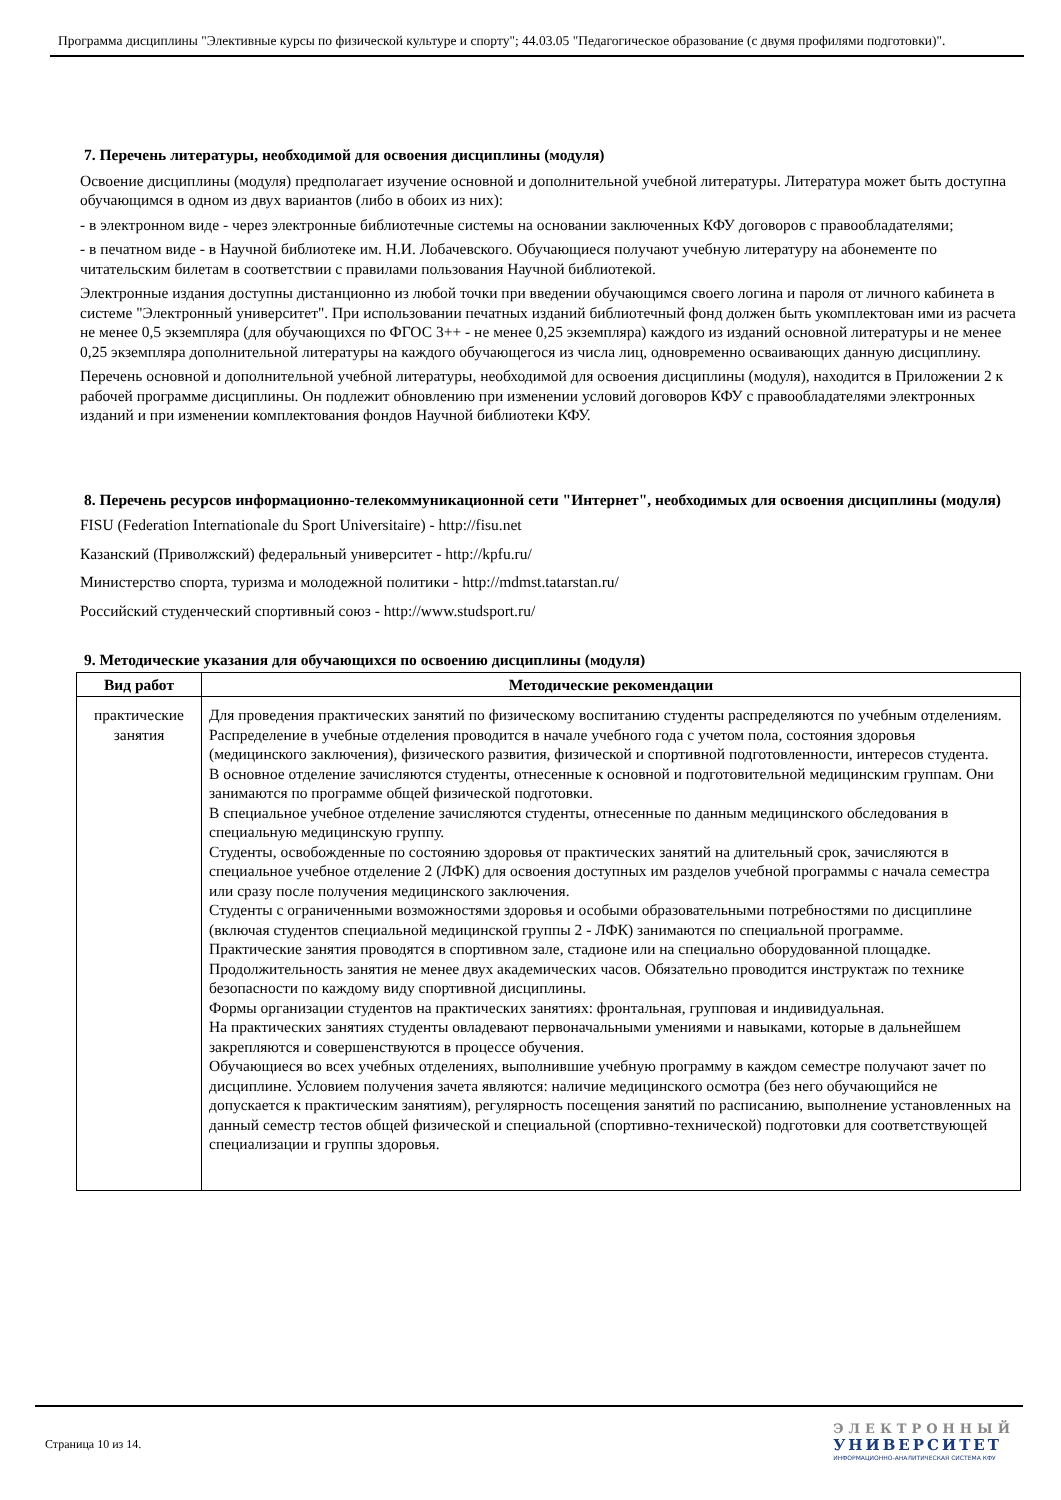Программа дисциплины "Элективные курсы по физической культуре и спорту"; 44.03.05 "Педагогическое образование (с двумя профилями подготовки)".
7. Перечень литературы, необходимой для освоения дисциплины (модуля)
Освоение дисциплины (модуля) предполагает изучение основной и дополнительной учебной литературы. Литература может быть доступна обучающимся в одном из двух вариантов (либо в обоих из них):
- в электронном виде - через электронные библиотечные системы на основании заключенных КФУ договоров с правообладателями;
- в печатном виде - в Научной библиотеке им. Н.И. Лобачевского. Обучающиеся получают учебную литературу на абонементе по читательским билетам в соответствии с правилами пользования Научной библиотекой.
Электронные издания доступны дистанционно из любой точки при введении обучающимся своего логина и пароля от личного кабинета в системе "Электронный университет". При использовании печатных изданий библиотечный фонд должен быть укомплектован ими из расчета не менее 0,5 экземпляра (для обучающихся по ФГОС 3++ - не менее 0,25 экземпляра) каждого из изданий основной литературы и не менее 0,25 экземпляра дополнительной литературы на каждого обучающегося из числа лиц, одновременно осваивающих данную дисциплину.
Перечень основной и дополнительной учебной литературы, необходимой для освоения дисциплины (модуля), находится в Приложении 2 к рабочей программе дисциплины. Он подлежит обновлению при изменении условий договоров КФУ с правообладателями электронных изданий и при изменении комплектования фондов Научной библиотеки КФУ.
8. Перечень ресурсов информационно-телекоммуникационной сети "Интернет", необходимых для освоения дисциплины (модуля)
FISU (Federation Internationale du Sport Universitaire) - http://fisu.net
Казанский (Приволжский) федеральный университет - http://kpfu.ru/
Министерство спорта, туризма и молодежной политики - http://mdmst.tatarstan.ru/
Российский студенческий спортивный союз - http://www.studsport.ru/
9. Методические указания для обучающихся по освоению дисциплины (модуля)
| Вид работ | Методические рекомендации |
| --- | --- |
| практические занятия | Для проведения практических занятий по физическому воспитанию студенты распределяются по учебным отделениям. Распределение в учебные отделения проводится в начале учебного года с учетом пола, состояния здоровья (медицинского заключения), физического развития, физической и спортивной подготовленности, интересов студента. В основное отделение зачисляются студенты, отнесенные к основной и подготовительной медицинским группам. Они занимаются по программе общей физической подготовки. В специальное учебное отделение зачисляются студенты, отнесенные по данным медицинского обследования в специальную медицинскую группу. Студенты, освобожденные по состоянию здоровья от практических занятий на длительный срок, зачисляются в специальное учебное отделение 2 (ЛФК) для освоения доступных им разделов учебной программы с начала семестра или сразу после получения медицинского заключения. Студенты с ограниченными возможностями здоровья и особыми образовательными потребностями по дисциплине (включая студентов специальной медицинской группы 2 - ЛФК) занимаются по специальной программе. Практические занятия проводятся в спортивном зале, стадионе или на специально оборудованной площадке. Продолжительность занятия не менее двух академических часов. Обязательно проводится инструктаж по технике безопасности по каждому виду спортивной дисциплины. Формы организации студентов на практических занятиях: фронтальная, групповая и индивидуальная. На практических занятиях студенты овладевают первоначальными умениями и навыками, которые в дальнейшем закрепляются и совершенствуются в процессе обучения. Обучающиеся во всех учебных отделениях, выполнившие учебную программу в каждом семестре получают зачет по дисциплине. Условием получения зачета являются: наличие медицинского осмотра (без него обучающийся не допускается к практическим занятиям), регулярность посещения занятий по расписанию, выполнение установленных на данный семестр тестов общей физической и специальной (спортивно-технической) подготовки для соответствующей специализации и группы здоровья. |
Страница 10 из 14.
ЭЛЕКТРОННЫЙ
УНИВЕРСИТЕТ
ИНФОРМАЦИОННО-АНАЛИТИЧЕСКАЯ СИСТЕМА КФУ